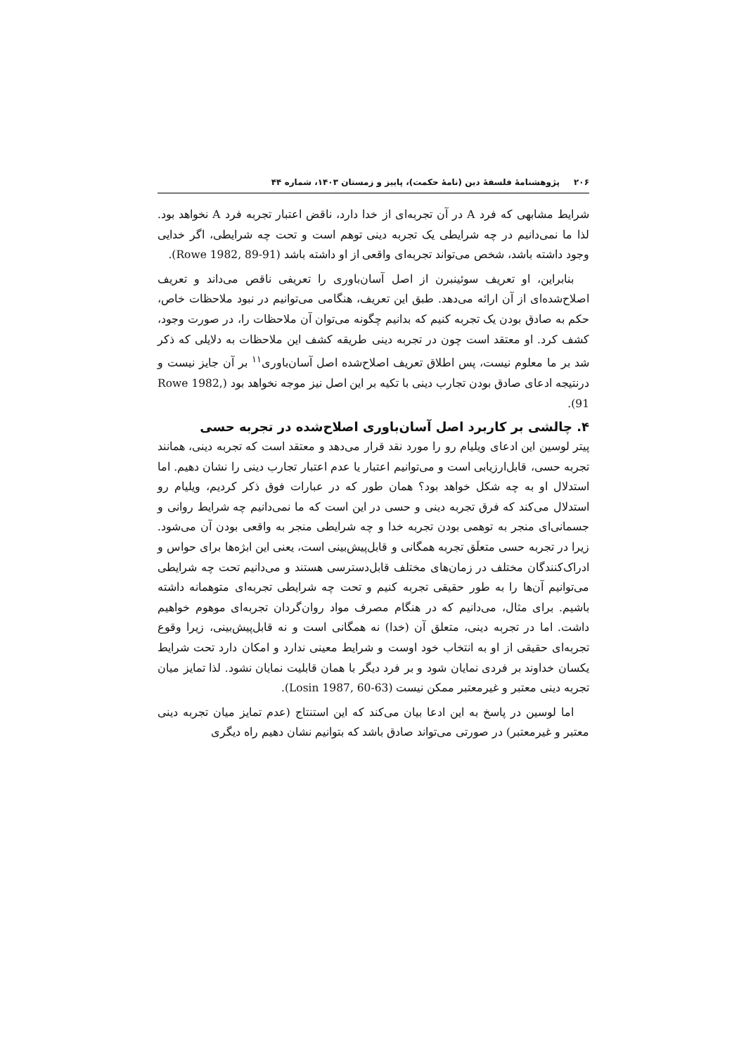۲۰۶ پژوهشنامهٔ فلسفهٔ دین (نامهٔ حکمت)، پاییز و زمستان ۱۴۰۳، شماره ۴۴
شرایط مشابهی که فرد A در آن تجربه‌ای از خدا دارد، ناقض اعتبار تجربه فرد A نخواهد بود. لذا ما نمی‌دانیم در چه شرایطی یک تجربه دینی توهم است و تحت چه شرایطی، اگر خدایی وجود داشته باشد، شخص می‌تواند تجربه‌ای واقعی از او داشته باشد (Rowe 1982, 89-91).
بنابراین، او تعریف سوئینبرن از اصل آسان‌باوری را تعریفی ناقص می‌داند و تعریف اصلاح‌شده‌ای از آن ارائه می‌دهد. طبق این تعریف، هنگامی می‌توانیم در نبود ملاحظات خاص، حکم به صادق بودن یک تجربه کنیم که بدانیم چگونه می‌توان آن ملاحظات را، در صورت وجود، کشف کرد. او معتقد است چون در تجربه دینی طریقه کشف این ملاحظات به دلایلی که ذکر شد بر ما معلوم نیست، پس اطلاق تعریف اصلاح‌شده اصل آسان‌باوری<sup>۱۱</sup> بر آن جایز نیست و درنتیجه ادعای صادق بودن تجارب دینی با تکیه بر این اصل نیز موجه نخواهد بود (Rowe 1982, 91).
۴. چالشی بر کاربرد اصل آسان‌باوری اصلاح‌شده در تجربه حسی
پیتر لوسین این ادعای ویلیام رو را مورد نقد قرار می‌دهد و معتقد است که تجربه دینی، همانند تجربه حسی، قابل‌ارزیابی است و می‌توانیم اعتبار یا عدم اعتبار تجارب دینی را نشان دهیم. اما استدلال او به چه شکل خواهد بود؟ همان طور که در عبارات فوق ذکر کردیم، ویلیام رو استدلال می‌کند که فرق تجربه دینی و حسی در این است که ما نمی‌دانیم چه شرایط روانی و جسمانی‌ای منجر به توهمی بودن تجربه خدا و چه شرایطی منجر به واقعی بودن آن می‌شود. زیرا در تجربه حسی متعلَق تجربه همگانی و قابل‌پیش‌بینی است، یعنی این ابژه‌ها برای حواس و ادراک‌کنندگان مختلف در زمان‌های مختلف قابل‌دسترسی هستند و می‌دانیم تحت چه شرایطی می‌توانیم آن‌ها را به طور حقیقی تجربه کنیم و تحت چه شرایطی تجربه‌ای متوهمانه داشته باشیم. برای مثال، می‌دانیم که در هنگام مصرف مواد روان‌گردان تجربه‌ای موهوم خواهیم داشت. اما در تجربه دینی، متعلق آن (خدا) نه همگانی است و نه قابل‌پیش‌بینی، زیرا وقوع تجربه‌ای حقیقی از او به انتخاب خود اوست و شرایط معینی ندارد و امکان دارد تحت شرایط یکسان خداوند بر فردی نمایان شود و بر فرد دیگر با همان قابلیت نمایان نشود. لذا تمایز میان تجربه دینی معتبر و غیرمعتبر ممکن نیست (Losin 1987, 60-63).
اما لوسین در پاسخ به این ادعا بیان می‌کند که این استنتاج (عدم تمایز میان تجربه دینی معتبر و غیرمعتبر) در صورتی می‌تواند صادق باشد که بتوانیم نشان دهیم راه دیگری